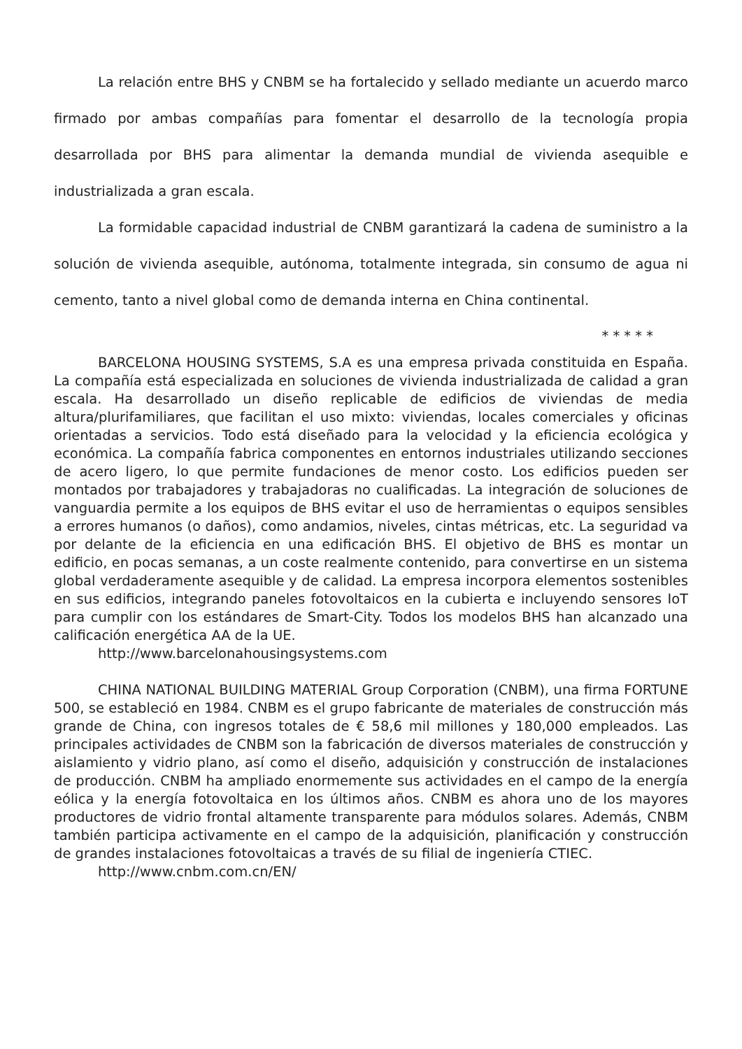La relación entre BHS y CNBM se ha fortalecido y sellado mediante un acuerdo marco firmado por ambas compañías para fomentar el desarrollo de la tecnología propia desarrollada por BHS para alimentar la demanda mundial de vivienda asequible e industrializada a gran escala.
La formidable capacidad industrial de CNBM garantizará la cadena de suministro a la solución de vivienda asequible, autónoma, totalmente integrada, sin consumo de agua ni cemento, tanto a nivel global como de demanda interna en China continental.
* * * * *
BARCELONA HOUSING SYSTEMS, S.A es una empresa privada constituida en España. La compañía está especializada en soluciones de vivienda industrializada de calidad a gran escala. Ha desarrollado un diseño replicable de edificios de viviendas de media altura/plurifamiliares, que facilitan el uso mixto: viviendas, locales comerciales y oficinas orientadas a servicios. Todo está diseñado para la velocidad y la eficiencia ecológica y económica. La compañía fabrica componentes en entornos industriales utilizando secciones de acero ligero, lo que permite fundaciones de menor costo. Los edificios pueden ser montados por trabajadores y trabajadoras no cualificadas. La integración de soluciones de vanguardia permite a los equipos de BHS evitar el uso de herramientas o equipos sensibles a errores humanos (o daños), como andamios, niveles, cintas métricas, etc. La seguridad va por delante de la eficiencia en una edificación BHS. El objetivo de BHS es montar un edificio, en pocas semanas, a un coste realmente contenido, para convertirse en un sistema global verdaderamente asequible y de calidad. La empresa incorpora elementos sostenibles en sus edificios, integrando paneles fotovoltaicos en la cubierta e incluyendo sensores IoT para cumplir con los estándares de Smart-City. Todos los modelos BHS han alcanzado una calificación energética AA de la UE.
http://www.barcelonahousingsystems.com
CHINA NATIONAL BUILDING MATERIAL Group Corporation (CNBM), una firma FORTUNE 500, se estableció en 1984. CNBM es el grupo fabricante de materiales de construcción más grande de China, con ingresos totales de € 58,6 mil millones y 180,000 empleados. Las principales actividades de CNBM son la fabricación de diversos materiales de construcción y aislamiento y vidrio plano, así como el diseño, adquisición y construcción de instalaciones de producción. CNBM ha ampliado enormemente sus actividades en el campo de la energía eólica y la energía fotovoltaica en los últimos años. CNBM es ahora uno de los mayores productores de vidrio frontal altamente transparente para módulos solares. Además, CNBM también participa activamente en el campo de la adquisición, planificación y construcción de grandes instalaciones fotovoltaicas a través de su filial de ingeniería CTIEC.
http://www.cnbm.com.cn/EN/